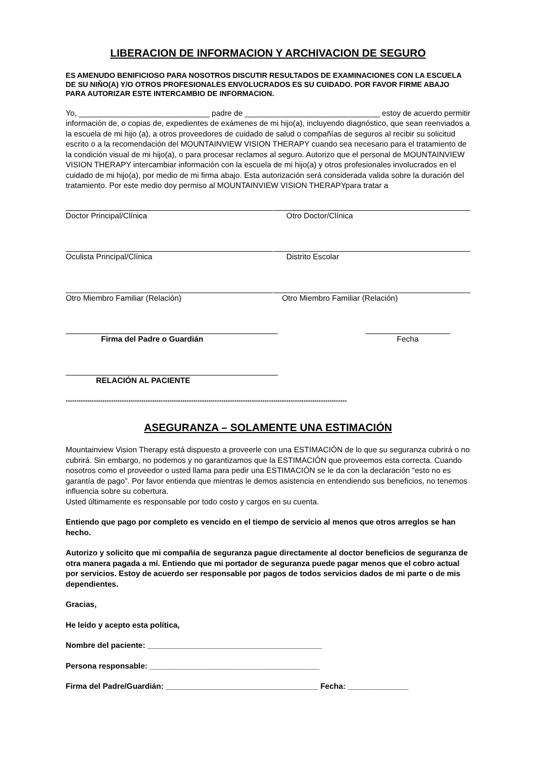LIBERACION DE INFORMACION Y ARCHIVACION DE SEGURO
ES AMENUDO BENIFICIOSO PARA NOSOTROS DISCUTIR RESULTADOS DE EXAMINACIONES CON LA ESCUELA DE SU NIŇO(A) Y/O OTROS PROFESIONALES ENVOLUCRADOS ES SU CUIDADO. POR FAVOR FIRME ABAJO PARA AUTORIZAR ESTE INTERCAMBIO DE INFORMACION.
Yo, ______________________________ padre de _______________________________ estoy de acuerdo permitir información de, o copias de, expedientes de exámenes de mi hijo(a), incluyendo diagnóstico, que sean reenviados a la escuela de mi hijo (a), a otros proveedores de cuidado de salud o compañías de seguros al recibir su solicitud escrito o a la recomendación del MOUNTAINVIEW VISION THERAPY cuando sea necesario para el tratamiento de la condición visual de mi hijo(a), o para procesar reclamos al seguro. Autorizo que el personal de MOUNTAINVIEW VISION THERAPY intercambiar información con la escuela de mi hijo(a) y otros profesionales involucrados en el cuidado de mi hijo(a), por medio de mi firma abajo. Esta autorización será considerada valida sobre la duración del tratamiento. Por este medio doy permiso al MOUNTAINVIEW VISION THERAPYpara tratar a
Doctor Principal/Clínica Otro Doctor/Clínica
Oculista Principal/Clínica Distrito Escolar
Otro Miembro Familiar (Relación) Otro Miembro Familiar (Relación)
Firma del Padre o Guardián Fecha
RELACIÓN AL PACIENTE
**********************************************************************************************************************************
ASEGURANZA – SOLAMENTE UNA ESTIMACIÓN
Mountainview Vision Therapy está dispuesto a proveerle con una ESTIMACIÓN de lo que su seguranza cubrirá o no cubrirá. Sin embargo, no podemos y no garantizamos que la ESTIMACIÓN que proveemos esta correcta. Cuando nosotros como el proveedor o usted llama para pedir una ESTIMACIÓN se le da con la declaración “esto no es garantía de pago”. Por favor entienda que mientras le demos asistencia en entendiendo sus beneficios, no tenemos influencia sobre su cobertura.
Usted últimamente es responsable por todo costo y cargos en su cuenta.
Entiendo que pago por completo es vencido en el tiempo de servicio al menos que otros arreglos se han hecho.
Autorizo y solicito que mi compañía de seguranza pague directamente al doctor beneficios de seguranza de otra manera pagada a mí. Entiendo que mi portador de seguranza puede pagar menos que el cobro actual por servicios. Estoy de acuerdo ser responsable por pagos de todos servicios dados de mi parte o de mis dependientes.
Gracias,
He leído y acepto esta política,
Nombre del paciente: ________________________________________
Persona responsable: _______________________________________
Firma del Padre/Guardián: ___________________________________ Fecha: ______________